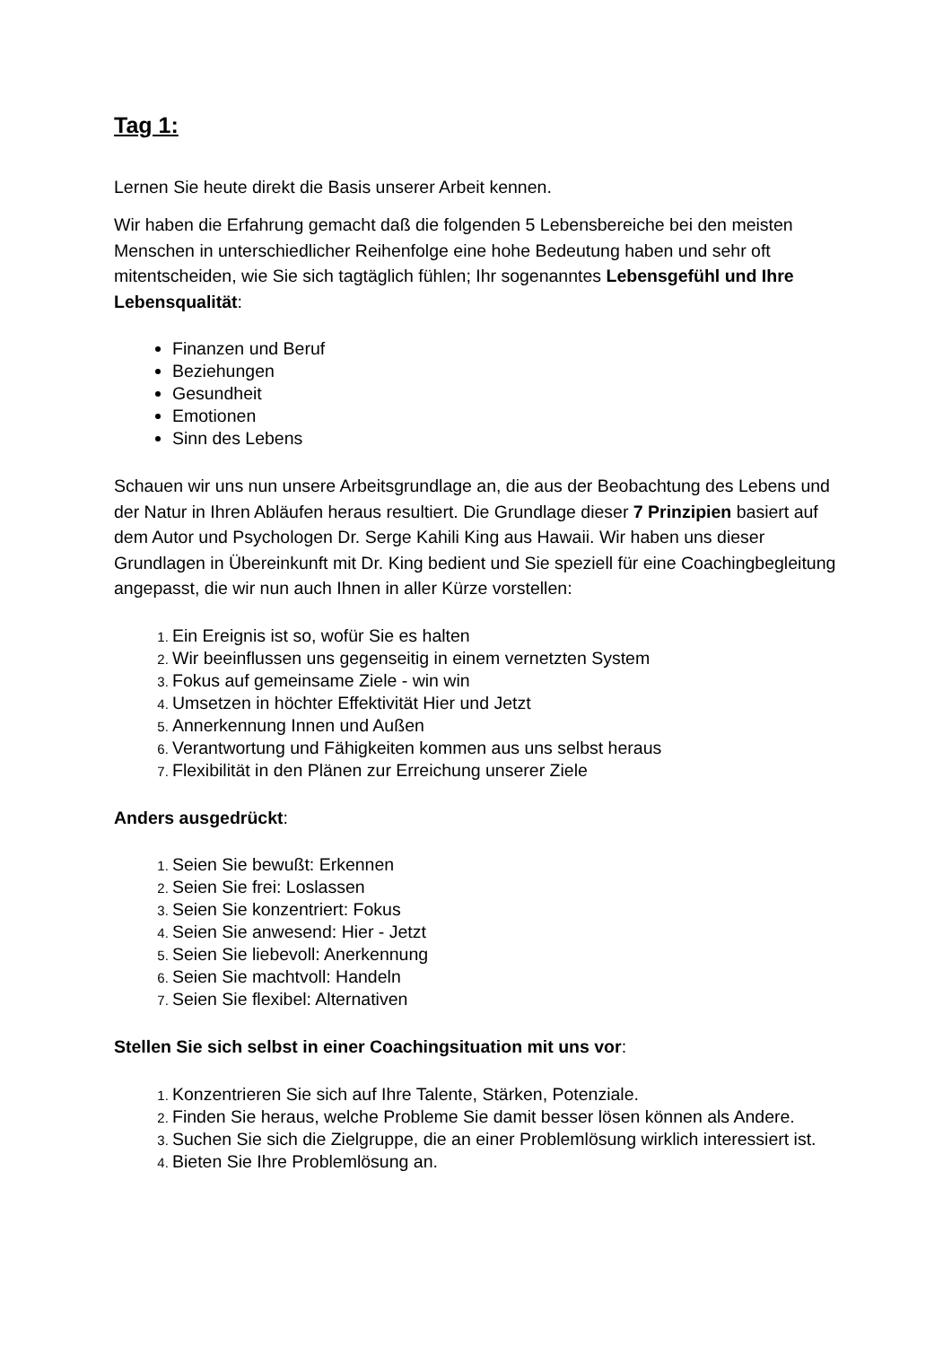Tag 1:
Lernen Sie heute direkt die Basis unserer Arbeit kennen.
Wir haben die Erfahrung gemacht daß die folgenden 5 Lebensbereiche bei den meisten Menschen in unterschiedlicher Reihenfolge eine hohe Bedeutung haben und sehr oft mitentscheiden, wie Sie sich tagtäglich fühlen; Ihr sogenanntes Lebensgefühl und Ihre Lebensqualität:
Finanzen und Beruf
Beziehungen
Gesundheit
Emotionen
Sinn des Lebens
Schauen wir uns nun unsere Arbeitsgrundlage an, die aus der Beobachtung des Lebens und der Natur in Ihren Abläufen heraus resultiert. Die Grundlage dieser 7 Prinzipien basiert auf dem Autor und Psychologen Dr. Serge Kahili King aus Hawaii. Wir haben uns dieser Grundlagen in Übereinkunft mit Dr. King bedient und Sie speziell für eine Coachingbegleitung angepasst, die wir nun auch Ihnen in aller Kürze vorstellen:
Ein Ereignis ist so, wofür Sie es halten
Wir beeinflussen uns gegenseitig in einem vernetzten System
Fokus auf gemeinsame Ziele - win win
Umsetzen in höchter Effektivität Hier und Jetzt
Annerkennung Innen und Außen
Verantwortung und Fähigkeiten kommen aus uns selbst heraus
Flexibilität in den Plänen zur Erreichung unserer Ziele
Anders ausgedrückt:
Seien Sie bewußt: Erkennen
Seien Sie frei: Loslassen
Seien Sie konzentriert: Fokus
Seien Sie anwesend: Hier - Jetzt
Seien Sie liebevoll: Anerkennung
Seien Sie machtvoll: Handeln
Seien Sie flexibel: Alternativen
Stellen Sie sich selbst in einer Coachingsituation mit uns vor:
Konzentrieren Sie sich auf Ihre Talente, Stärken, Potenziale.
Finden Sie heraus, welche Probleme Sie damit besser lösen können als Andere.
Suchen Sie sich die Zielgruppe, die an einer Problemlösung wirklich interessiert ist.
Bieten Sie Ihre Problemlösung an.